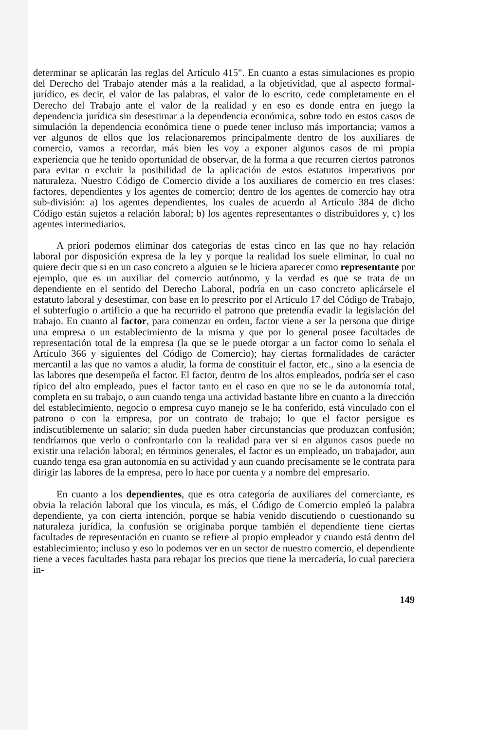determinar se aplicarán las reglas del Artículo 415". En cuanto a estas simulaciones es propio del Derecho del Trabajo atender más a la realidad, a la objetividad, que al aspecto formal-jurídico, es decir, el valor de las palabras, el valor de lo escrito, cede completamente en el Derecho del Trabajo ante el valor de la realidad y en eso es donde entra en juego la dependencia jurídica sin desestimar a la dependencia económica, sobre todo en estos casos de simulación la dependencia económica tiene o puede tener incluso más importancia; vamos a ver algunos de ellos que los relacionaremos principalmente dentro de los auxiliares de comercio, vamos a recordar, más bien les voy a exponer algunos casos de mi propia experiencia que he tenido oportunidad de observar, de la forma a que recurren ciertos patronos para evitar o excluir la posibilidad de la aplicación de estos estatutos imperativos por naturaleza. Nuestro Código de Comercio divide a los auxiliares de comercio en tres clases: factores, dependientes y los agentes de comercio; dentro de los agentes de comercio hay otra sub-división: a) los agentes dependientes, los cuales de acuerdo al Artículo 384 de dicho Código están sujetos a relación laboral; b) los agentes representantes o distribuidores y, c) los agentes intermediarios.
A priori podemos eliminar dos categorías de estas cinco en las que no hay relación laboral por disposición expresa de la ley y porque la realidad los suele eliminar, lo cual no quiere decir que si en un caso concreto a alguien se le hiciera aparecer como representante por ejemplo, que es un auxiliar del comercio autónomo, y la verdad es que se trata de un dependiente en el sentido del Derecho Laboral, podría en un caso concreto aplicársele el estatuto laboral y desestimar, con base en lo prescrito por el Artículo 17 del Código de Trabajo, el subterfugio o artificio a que ha recurrido el patrono que pretendía evadir la legislación del trabajo. En cuanto al factor, para comenzar en orden, factor viene a ser la persona que dirige una empresa o un establecimiento de la misma y que por lo general posee facultades de representación total de la empresa (la que se le puede otorgar a un factor como lo señala el Artículo 366 y siguientes del Código de Comercio); hay ciertas formalidades de carácter mercantil a las que no vamos a aludir, la forma de constituir el factor, etc., sino a la esencia de las labores que desempeña el factor. El factor, dentro de los altos empleados, podría ser el caso típico del alto empleado, pues el factor tanto en el caso en que no se le da autonomía total, completa en su trabajo, o aun cuando tenga una actividad bastante libre en cuanto a la dirección del establecimiento, negocio o empresa cuyo manejo se le ha conferido, está vinculado con el patrono o con la empresa, por un contrato de trabajo; lo que el factor persigue es indiscutiblemente un salario; sin duda pueden haber circunstancias que produzcan confusión; tendríamos que verlo o confrontarlo con la realidad para ver si en algunos casos puede no existir una relación laboral; en términos generales, el factor es un empleado, un trabajador, aun cuando tenga esa gran autonomía en su actividad y aun cuando precisamente se le contrata para dirigir las labores de la empresa, pero lo hace por cuenta y a nombre del empresario.
En cuanto a los dependientes, que es otra categoría de auxiliares del comerciante, es obvia la relación laboral que los vincula, es más, el Código de Comercio empleó la palabra dependiente, ya con cierta intención, porque se había venido discutiendo o cuestionando su naturaleza jurídica, la confusión se originaba porque también el dependiente tiene ciertas facultades de representación en cuanto se refiere al propio empleador y cuando está dentro del establecimiento; incluso y eso lo podemos ver en un sector de nuestro comercio, el dependiente tiene a veces facultades hasta para rebajar los precios que tiene la mercadería, lo cual pareciera in-
149